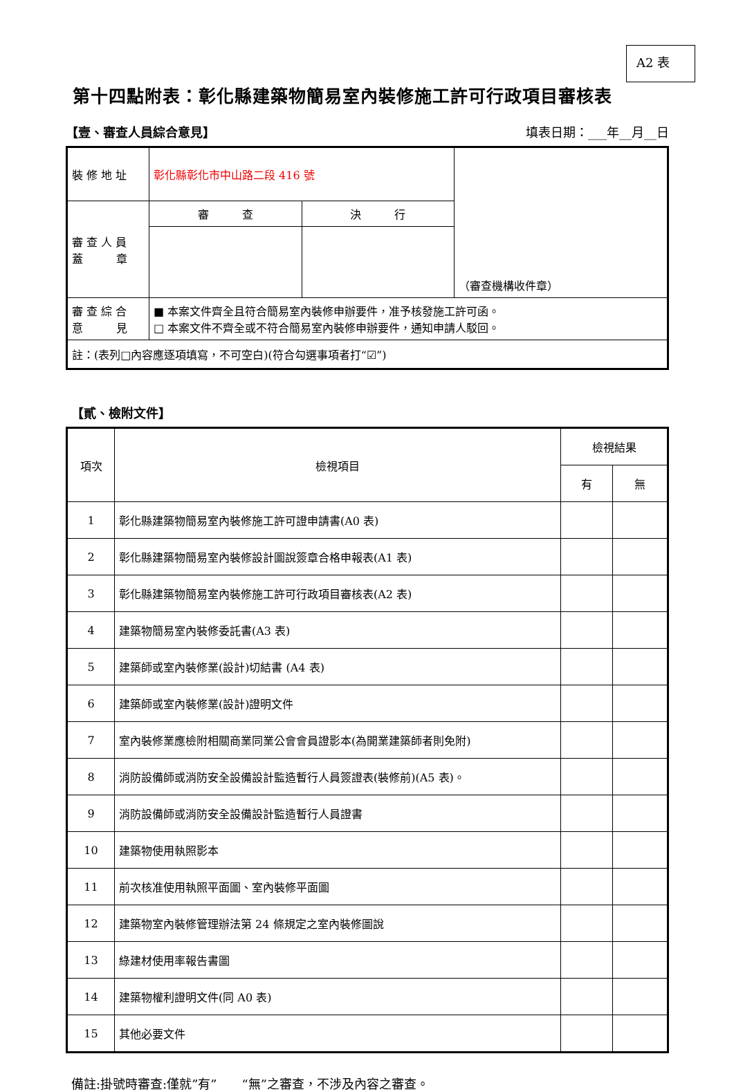A2 表
第十四點附表：彰化縣建築物簡易室內裝修施工許可行政項目審核表
【壹、審查人員綜合意見】 填表日期：___年__月__日
| 裝 修 地 址 | 彰化縣彰化市中山路二段 416 號 | | （審查機構收件章） |
| 審 查 人 員 蓋 章 | 審 查 | 決 行 | |
| 審 查 綜 合 意 見 | ■ 本案文件齊全且符合簡易室內裝修申辦要件，准予核發施工許可函。 □ 本案文件不齊全或不符合簡易室內裝修申辦要件，通知申請人駁回。 | | |
| 註：(表列□內容應逐項填寫，不可空白)(符合勾選事項者打“☑”) | | | |
【貳、檢附文件】
| 項次 | 檢視項目 | 檢視結果 | |
| | | 有 | 無 |
| 1 | 彰化縣建築物簡易室內裝修施工許可證申請書(A0 表) | | |
| 2 | 彰化縣建築物簡易室內裝修設計圖說簽章合格申報表(A1 表) | | |
| 3 | 彰化縣建築物簡易室內裝修施工許可行政項目審核表(A2 表) | | |
| 4 | 建築物簡易室內裝修委託書(A3 表) | | |
| 5 | 建築師或室內裝修業(設計)切結書 (A4 表) | | |
| 6 | 建築師或室內裝修業(設計)證明文件 | | |
| 7 | 室內裝修業應檢附相關商業同業公會會員證影本(為開業建築師者則免附) | | |
| 8 | 消防設備師或消防安全設備設計監造暫行人員簽證表(裝修前)(A5 表)。 | | |
| 9 | 消防設備師或消防安全設備設計監造暫行人員證書 | | |
| 10 | 建築物使用執照影本 | | |
| 11 | 前次核准使用執照平面圖、室內裝修平面圖 | | |
| 12 | 建築物室內裝修管理辦法第 24 條規定之室內裝修圖說 | | |
| 13 | 綠建材使用率報告書圖 | | |
| 14 | 建築物權利證明文件(同 A0 表) | | |
| 15 | 其他必要文件 | | |
備註:掛號時審查:僅就”有”　　“無”之審查，不涉及內容之審查。